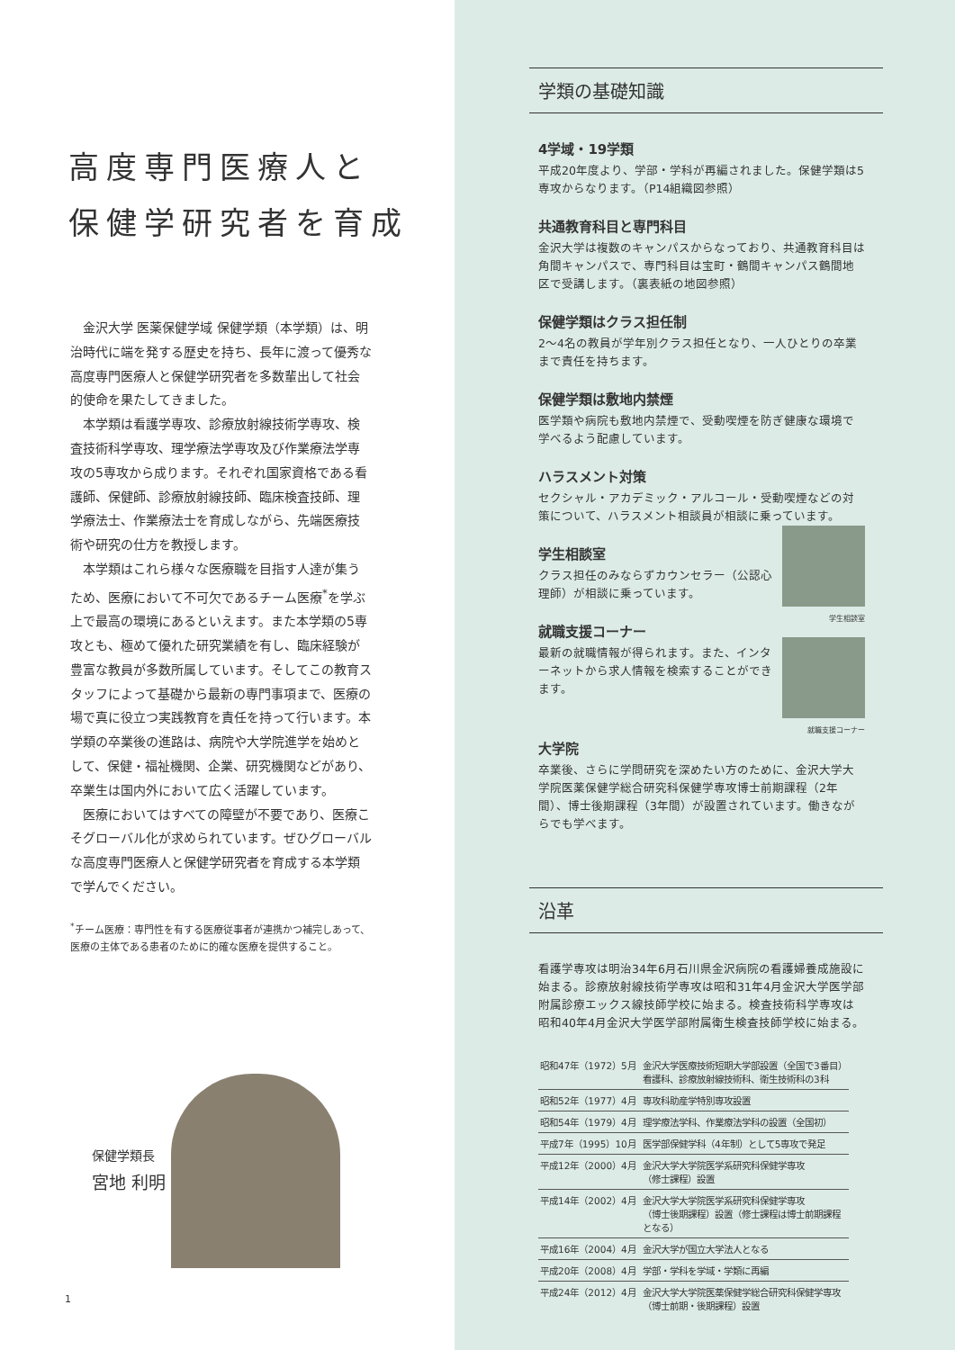高度専門医療人と
保健学研究者を育成
金沢大学 医薬保健学域 保健学類（本学類）は、明治時代に端を発する歴史を持ち、長年に渡って優秀な高度専門医療人と保健学研究者を多数輩出して社会的使命を果たしてきました。
本学類は看護学専攻、診療放射線技術学専攻、検査技術科学専攻、理学療法学専攻及び作業療法学専攻の5専攻から成ります。それぞれ国家資格である看護師、保健師、診療放射線技師、臨床検査技師、理学療法士、作業療法士を育成しながら、先端医療技術や研究の仕方を教授します。
本学類はこれら様々な医療職を目指す人達が集うため、医療において不可欠であるチーム医療<sup>*</sup>を学ぶ上で最高の環境にあるといえます。また本学類の5専攻とも、極めて優れた研究業績を有し、臨床経験が豊富な教員が多数所属しています。そしてこの教育スタッフによって基礎から最新の専門事項まで、医療の場で真に役立つ実践教育を責任を持って行います。本学類の卒業後の進路は、病院や大学院進学を始めとして、保健・福祉機関、企業、研究機関などがあり、卒業生は国内外において広く活躍しています。
医療においてはすべての障壁が不要であり、医療こそグローバル化が求められています。ぜひグローバルな高度専門医療人と保健学研究者を育成する本学類で学んでください。
<sup>*</sup> チーム医療：専門性を有する医療従事者が連携かつ補完しあって、医療の主体である患者のために的確な医療を提供すること。
保健学類長
宮地 利明
1
学類の基礎知識
4学域・19学類
平成20年度より、学部・学科が再編されました。保健学類は5専攻からなります。（P14組織図参照）
共通教育科目と専門科目
金沢大学は複数のキャンパスからなっており、共通教育科目は角間キャンパスで、専門科目は宝町・鶴間キャンパス鶴間地区で受講します。（裏表紙の地図参照）
保健学類はクラス担任制
2〜4名の教員が学年別クラス担任となり、一人ひとりの卒業まで責任を持ちます。
保健学類は敷地内禁煙
医学類や病院も敷地内禁煙で、受動喫煙を防ぎ健康な環境で学べるよう配慮しています。
ハラスメント対策
セクシャル・アカデミック・アルコール・受動喫煙などの対策について、ハラスメント相談員が相談に乗っています。
学生相談室
学生相談室
クラス担任のみならずカウンセラー（公認心理師）が相談に乗っています。
就職支援コーナー
就職支援コーナー
最新の就職情報が得られます。また、インターネットから求人情報を検索することができます。
大学院
卒業後、さらに学問研究を深めたい方のために、金沢大学大学院医薬保健学総合研究科保健学専攻博士前期課程（2年間）、博士後期課程（3年間）が設置されています。働きながらでも学べます。
沿革
看護学専攻は明治34年6月石川県金沢病院の看護婦養成施設に始まる。診療放射線技術学専攻は昭和31年4月金沢大学医学部附属診療エックス線技師学校に始まる。検査技術科学専攻は昭和40年4月金沢大学医学部附属衛生検査技師学校に始まる。
| 昭和47年（1972）5月 | 金沢大学医療技術短期大学部設置（全国で3番目） 看護科、診療放射線技術科、衛生技術科の3科 |
| 昭和52年（1977）4月 | 専攻科助産学特別専攻設置 |
| 昭和54年（1979）4月 | 理学療法学科、作業療法学科の設置（全国初） |
| 平成7年（1995）10月 | 医学部保健学科（4年制）として5専攻で発足 |
| 平成12年（2000）4月 | 金沢大学大学院医学系研究科保健学専攻 （修士課程）設置 |
| 平成14年（2002）4月 | 金沢大学大学院医学系研究科保健学専攻 （博士後期課程）設置（修士課程は博士前期課程となる） |
| 平成16年（2004）4月 | 金沢大学が国立大学法人となる |
| 平成20年（2008）4月 | 学部・学科を学域・学類に再編 |
| 平成24年（2012）4月 | 金沢大学大学院医薬保健学総合研究科保健学専攻 （博士前期・後期課程）設置 |